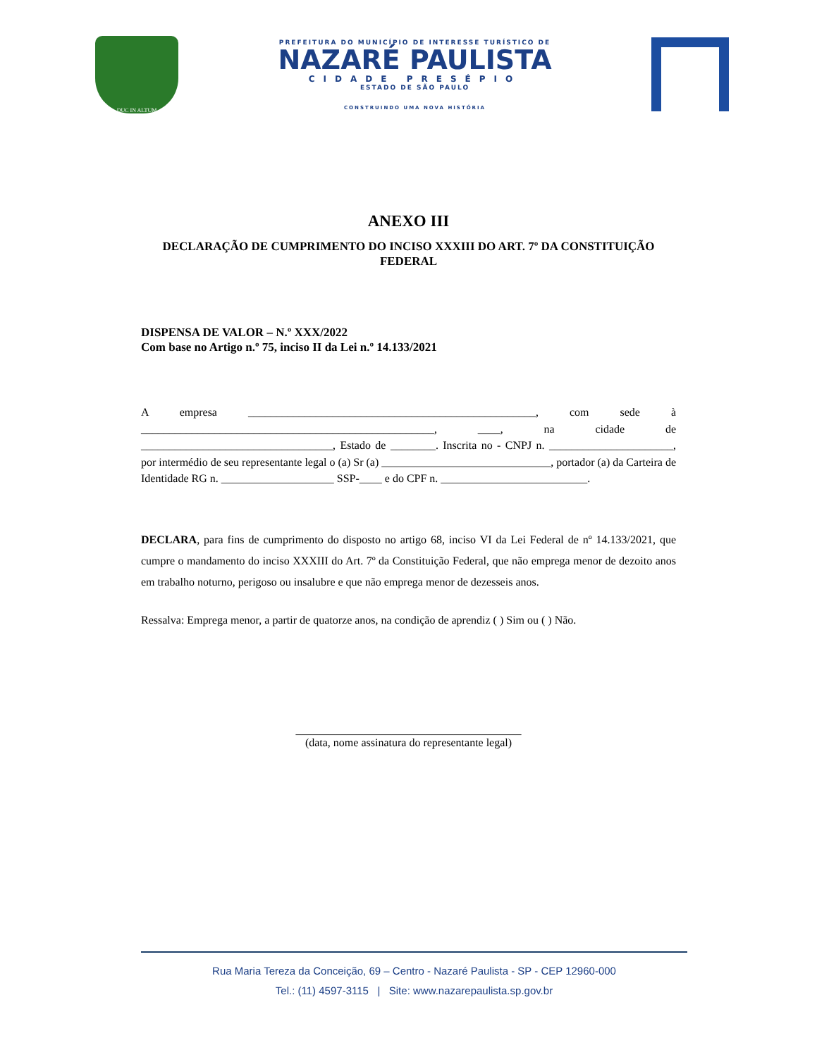DUC IN ALTUM
PREFEITURA DO MUNICÍPIO DE INTERESSE TURÍSTICO DE
NAZARÉ PAULISTA
CIDADE PRESÉPIO
ESTADO DE SÃO PAULO
CONSTRUINDO UMA NOVA HISTÓRIA
ANEXO III
DECLARAÇÃO DE CUMPRIMENTO DO INCISO XXXIII DO ART. 7º DA CONSTITUIÇÃO FEDERAL
DISPENSA DE VALOR – N.º XXX/2022
Com base no Artigo n.º 75, inciso II da Lei n.º 14.133/2021
A empresa ___________________________________________________, com sede à ____________________________________________________, ____, na cidade de __________________________________, Estado de ________. Inscrita no - CNPJ n. ______________________, por intermédio de seu representante legal o (a) Sr (a) ______________________________, portador (a) da Carteira de Identidade RG n. ____________________ SSP-____ e do CPF n. __________________________.
DECLARA, para fins de cumprimento do disposto no artigo 68, inciso VI da Lei Federal de nº 14.133/2021, que cumpre o mandamento do inciso XXXIII do Art. 7º da Constituição Federal, que não emprega menor de dezoito anos em trabalho noturno, perigoso ou insalubre e que não emprega menor de dezesseis anos.
Ressalva: Emprega menor, a partir de quatorze anos, na condição de aprendiz ( ) Sim ou ( ) Não.
________________________________________
(data, nome assinatura do representante legal)
Rua Maria Tereza da Conceição, 69 – Centro - Nazaré Paulista - SP - CEP 12960-000
Tel.: (11) 4597-3115 | Site: www.nazarepaulista.sp.gov.br